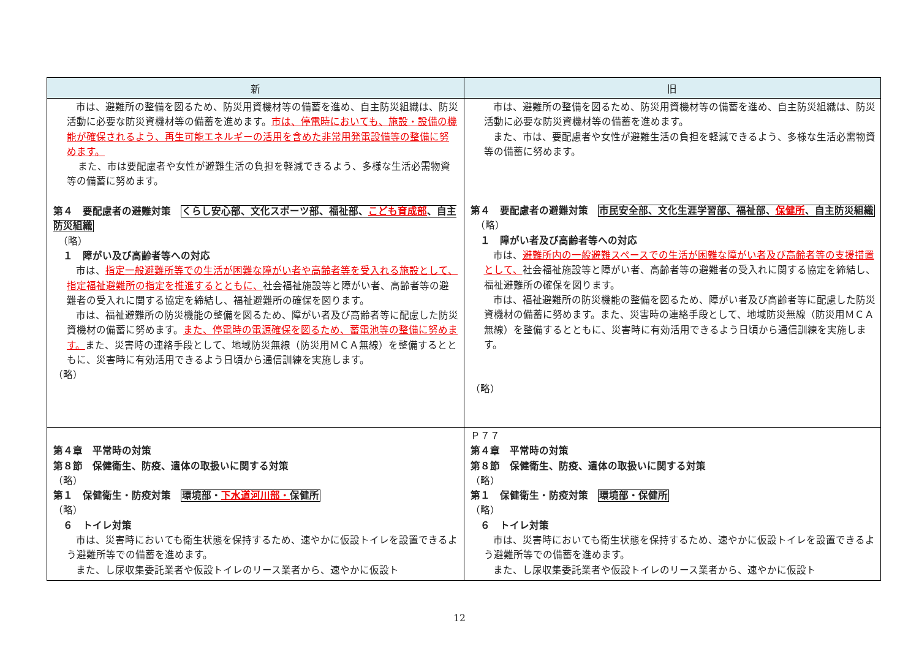| 新 | 旧 |
| --- | --- |
| 市は、避難所の整備を図るため、防災用資機材等の備蓄を進め、自主防災組織は、防災活動に必要な防災資機材等の備蓄を進めます。 市は、停電時においても、施設・設備の機能が確保されるよう、再生可能エネルギーの活用を含めた非常用発電設備等の整備に努めます。 また、市は要配慮者や女性が避難生活の負担を軽減できるよう、多様な生活必需物資等の備蓄に努めます。 第４ 要配慮者の避難対策 くらし安心部、文化スポーツ部、福祉部、 こども育成部 、自主防災組織 （略） １ 障がい及び高齢者等への対応 市は、 指定一般避難所等での生活が困難な障がい者や高齢者等を受入れる施設として、指定福祉避難所の指定を推進するとともに、 社会福祉施設等と障がい者、高齢者等の避難者の受入れに関する協定を締結し、福祉避難所の確保を図ります。 市は、福祉避難所の防災機能の整備を図るため、障がい者及び高齢者等に配慮した防災資機材の備蓄に努めます。 また、停電時の電源確保を図るため、蓄電池等の整備に努めます。 また、災害時の連絡手段として、地域防災無線（防災用ＭＣＡ無線）を整備するとともに、災害時に有効活用できるよう日頃から通信訓練を実施します。 （略） | 市は、避難所の整備を図るため、防災用資機材等の備蓄を進め、自主防災組織は、防災活動に必要な防災資機材等の備蓄を進めます。 また、市は、要配慮者や女性が避難生活の負担を軽減できるよう、多様な生活必需物資等の備蓄に努めます。 第４ 要配慮者の避難対策 市民安全部、文化生涯学習部、福祉部、 保健所 、自主防災組織 （略） １ 障がい者及び高齢者等への対応 市は、 避難所内の一般避難スペースでの生活が困難な障がい者及び高齢者等の支援措置として、 社会福祉施設等と障がい者、高齢者等の避難者の受入れに関する協定を締結し、福祉避難所の確保を図ります。 市は、福祉避難所の防災機能の整備を図るため、障がい者及び高齢者等に配慮した防災資機材の備蓄に努めます。また、災害時の連絡手段として、地域防災無線（防災用ＭＣＡ無線）を整備するとともに、災害時に有効活用できるよう日頃から通信訓練を実施します。 （略） |
| 第４章 平常時の対策 第８節 保健衛生、防疫、遺体の取扱いに関する対策 （略） 第１ 保健衛生・防疫対策 環境部・ 下水道河川部・ 保健所 （略） ６ トイレ対策 市は、災害時においても衛生状態を保持するため、速やかに仮設トイレを設置できるよう避難所等での備蓄を進めます。 また、し尿収集委託業者や仮設トイレのリース業者から、速やかに仮設ト | Ｐ７７ 第４章 平常時の対策 第８節 保健衛生、防疫、遺体の取扱いに関する対策 （略） 第１ 保健衛生・防疫対策 環境部・保健所 （略） ６ トイレ対策 市は、災害時においても衛生状態を保持するため、速やかに仮設トイレを設置できるよう避難所等での備蓄を進めます。 また、し尿収集委託業者や仮設トイレのリース業者から、速やかに仮設ト |
12